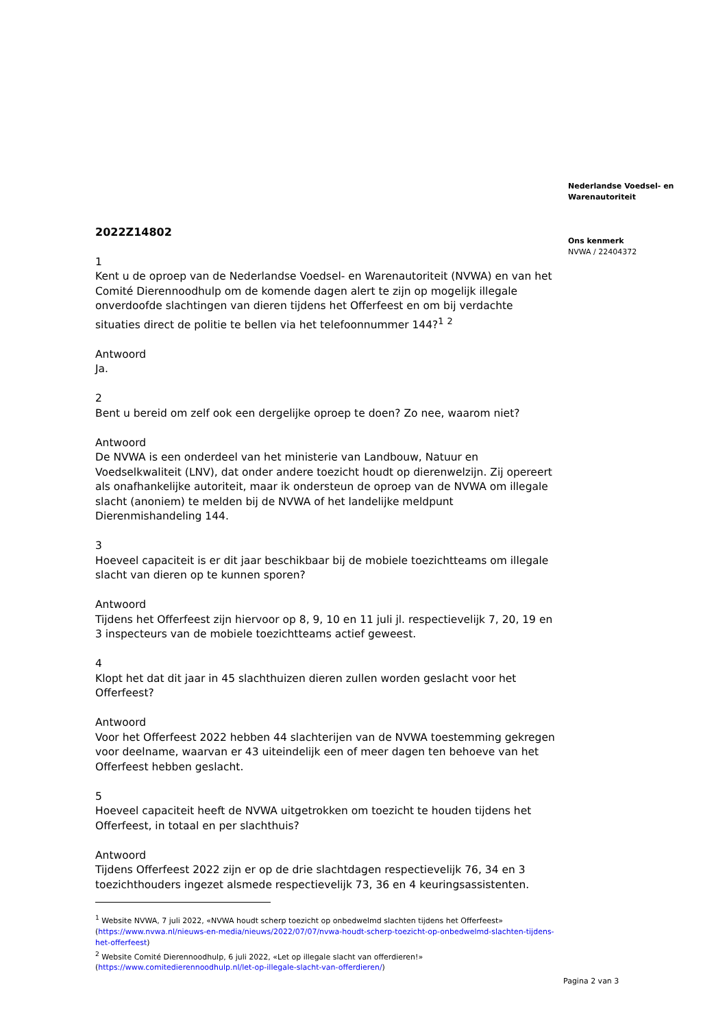2022Z14802
1
Kent u de oproep van de Nederlandse Voedsel- en Warenautoriteit (NVWA) en van het Comité Dierennoodhulp om de komende dagen alert te zijn op mogelijk illegale onverdoofde slachtingen van dieren tijdens het Offerfeest en om bij verdachte situaties direct de politie te bellen via het telefoonnummer 144?<sup>1</sup> <sup>2</sup>
Antwoord
Ja.
2
Bent u bereid om zelf ook een dergelijke oproep te doen? Zo nee, waarom niet?
Antwoord
De NVWA is een onderdeel van het ministerie van Landbouw, Natuur en Voedselkwaliteit (LNV), dat onder andere toezicht houdt op dierenwelzijn. Zij opereert als onafhankelijke autoriteit, maar ik ondersteun de oproep van de NVWA om illegale slacht (anoniem) te melden bij de NVWA of het landelijke meldpunt Dierenmishandeling 144.
3
Hoeveel capaciteit is er dit jaar beschikbaar bij de mobiele toezichtteams om illegale slacht van dieren op te kunnen sporen?
Antwoord
Tijdens het Offerfeest zijn hiervoor op 8, 9, 10 en 11 juli jl. respectievelijk 7, 20, 19 en 3 inspecteurs van de mobiele toezichtteams actief geweest.
4
Klopt het dat dit jaar in 45 slachthuizen dieren zullen worden geslacht voor het Offerfeest?
Antwoord
Voor het Offerfeest 2022 hebben 44 slachterijen van de NVWA toestemming gekregen voor deelname, waarvan er 43 uiteindelijk een of meer dagen ten behoeve van het Offerfeest hebben geslacht.
5
Hoeveel capaciteit heeft de NVWA uitgetrokken om toezicht te houden tijdens het Offerfeest, in totaal en per slachthuis?
Antwoord
Tijdens Offerfeest 2022 zijn er op de drie slachtdagen respectievelijk 76, 34 en 3 toezichthouders ingezet alsmede respectievelijk 73, 36 en 4 keuringsassistenten.
<sup>1</sup> Website NVWA, 7 juli 2022, «NVWA houdt scherp toezicht op onbedwelmd slachten tijdens het Offerfeest» (https://www.nvwa.nl/nieuws-en-media/nieuws/2022/07/07/nvwa-houdt-scherp-toezicht-op-onbedwelmd-slachten-tijdens-het-offerfeest)
<sup>2</sup> Website Comité Dierennoodhulp, 6 juli 2022, «Let op illegale slacht van offerdieren!» (https://www.comitedierennoodhulp.nl/let-op-illegale-slacht-van-offerdieren/)
Nederlandse Voedsel- en Warenautoriteit
Ons kenmerk
NVWA / 22404372
Pagina 2 van 3